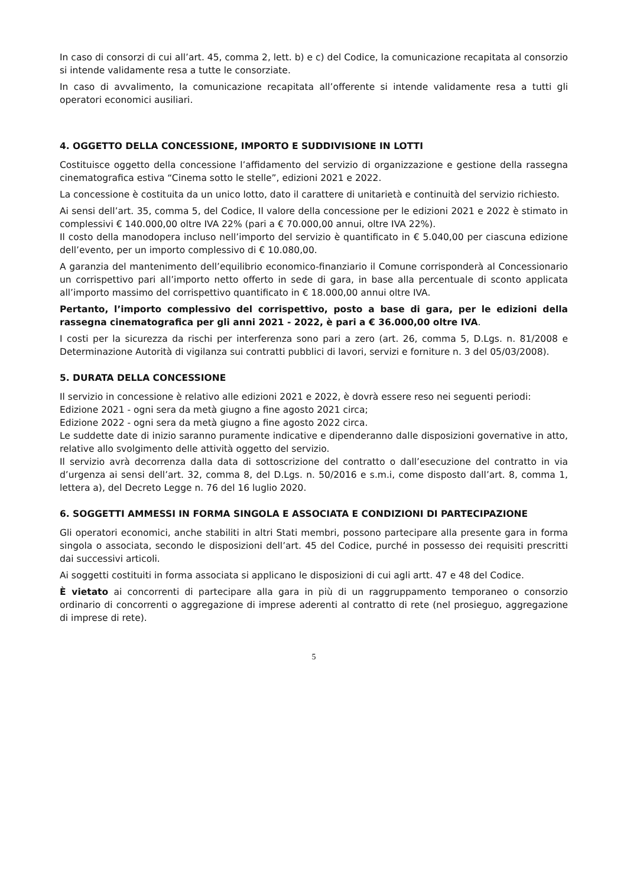In caso di consorzi di cui all’art. 45, comma 2, lett. b) e c) del Codice, la comunicazione recapitata al consorzio si intende validamente resa a tutte le consorziate.
In caso di avvalimento, la comunicazione recapitata all’offerente si intende validamente resa a tutti gli operatori economici ausiliari.
4. OGGETTO DELLA CONCESSIONE, IMPORTO E SUDDIVISIONE IN LOTTI
Costituisce oggetto della concessione l’affidamento del servizio di organizzazione e gestione della rassegna cinematografica estiva “Cinema sotto le stelle”, edizioni 2021 e 2022.
La concessione è costituita da un unico lotto, dato il carattere di unitarietà e continuità del servizio richiesto.
Ai sensi dell’art. 35, comma 5, del Codice, Il valore della concessione per le edizioni 2021 e 2022 è stimato in complessivi € 140.000,00 oltre IVA 22% (pari a € 70.000,00 annui, oltre IVA 22%).
Il costo della manodopera incluso nell’importo del servizio è quantificato in € 5.040,00 per ciascuna edizione dell’evento, per un importo complessivo di € 10.080,00.
A garanzia del mantenimento dell’equilibrio economico-finanziario il Comune corrisponderà al Concessionario un corrispettivo pari all’importo netto offerto in sede di gara, in base alla percentuale di sconto applicata all’importo massimo del corrispettivo quantificato in € 18.000,00 annui oltre IVA.
Pertanto, l’importo complessivo del corrispettivo, posto a base di gara, per le edizioni della rassegna cinematografica per gli anni 2021 - 2022, è pari a € 36.000,00 oltre IVA.
I costi per la sicurezza da rischi per interferenza sono pari a zero (art. 26, comma 5, D.Lgs. n. 81/2008 e Determinazione Autorità di vigilanza sui contratti pubblici di lavori, servizi e forniture n. 3 del 05/03/2008).
5. DURATA DELLA CONCESSIONE
Il servizio in concessione è relativo alle edizioni 2021 e 2022, è dovrà essere reso nei seguenti periodi:
Edizione 2021 - ogni sera da metà giugno a fine agosto 2021 circa;
Edizione 2022 - ogni sera da metà giugno a fine agosto 2022 circa.
Le suddette date di inizio saranno puramente indicative e dipenderanno dalle disposizioni governative in atto, relative allo svolgimento delle attività oggetto del servizio.
Il servizio avrà decorrenza dalla data di sottoscrizione del contratto o dall’esecuzione del contratto in via d’urgenza ai sensi dell’art. 32, comma 8, del D.Lgs. n. 50/2016 e s.m.i, come disposto dall’art. 8, comma 1, lettera a), del Decreto Legge n. 76 del 16 luglio 2020.
6. SOGGETTI AMMESSI IN FORMA SINGOLA E ASSOCIATA E CONDIZIONI DI PARTECIPAZIONE
Gli operatori economici, anche stabiliti in altri Stati membri, possono partecipare alla presente gara in forma singola o associata, secondo le disposizioni dell’art. 45 del Codice, purché in possesso dei requisiti prescritti dai successivi articoli.
Ai soggetti costituiti in forma associata si applicano le disposizioni di cui agli artt. 47 e 48 del Codice.
È vietato ai concorrenti di partecipare alla gara in più di un raggruppamento temporaneo o consorzio ordinario di concorrenti o aggregazione di imprese aderenti al contratto di rete (nel prosieguo, aggregazione di imprese di rete).
5